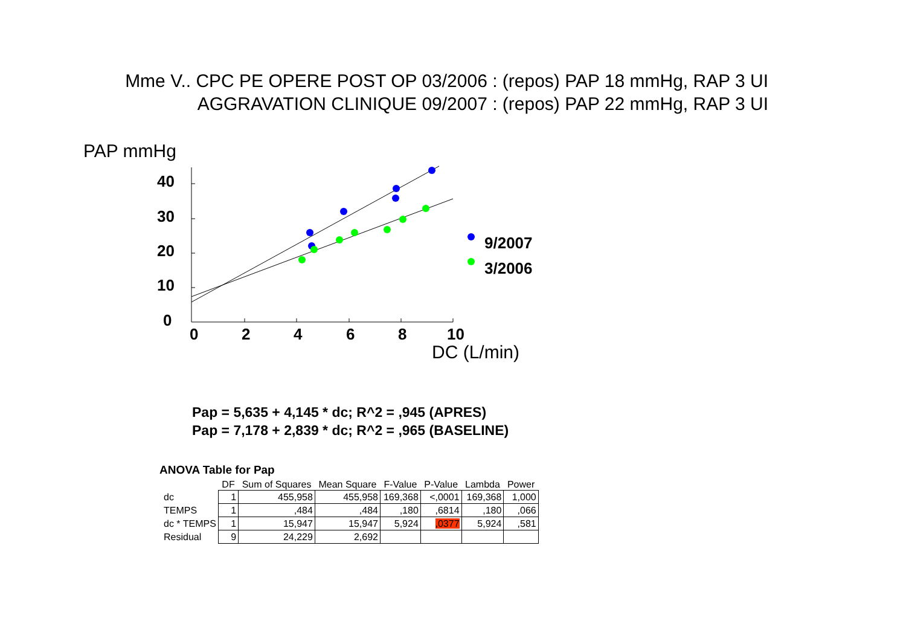Mme V.. CPC PE OPERE POST OP 03/2006 : (repos) PAP 18 mmHg, RAP 3 UI
AGGRAVATION CLINIQUE 09/2007 : (repos) PAP 22 mmHg, RAP 3 UI
PAP mmHg
40
30
20
10
0
0
2
4
6
8
10
9/2007
3/2006
DC (L/min)
Pap = 5,635 + 4,145 * dc; R^2 = ,945 (APRES)
Pap = 7,178 + 2,839 * dc; R^2 = ,965 (BASELINE)
ANOVA Table for Pap
| | DF | Sum of Squares | Mean Square | F-Value | P-Value | Lambda | Power |
| --- | --- | --- | --- | --- | --- | --- | --- |
| dc | 1 | 455,958 | 455,958 | 169,368 | <,0001 | 169,368 | 1,000 |
| TEMPS | 1 | ,484 | ,484 | ,180 | ,6814 | ,180 | ,066 |
| dc * TEMPS | 1 | 15,947 | 15,947 | 5,924 | ,0377 | 5,924 | ,581 |
| Residual | 9 | 24,229 | 2,692 | | | | |